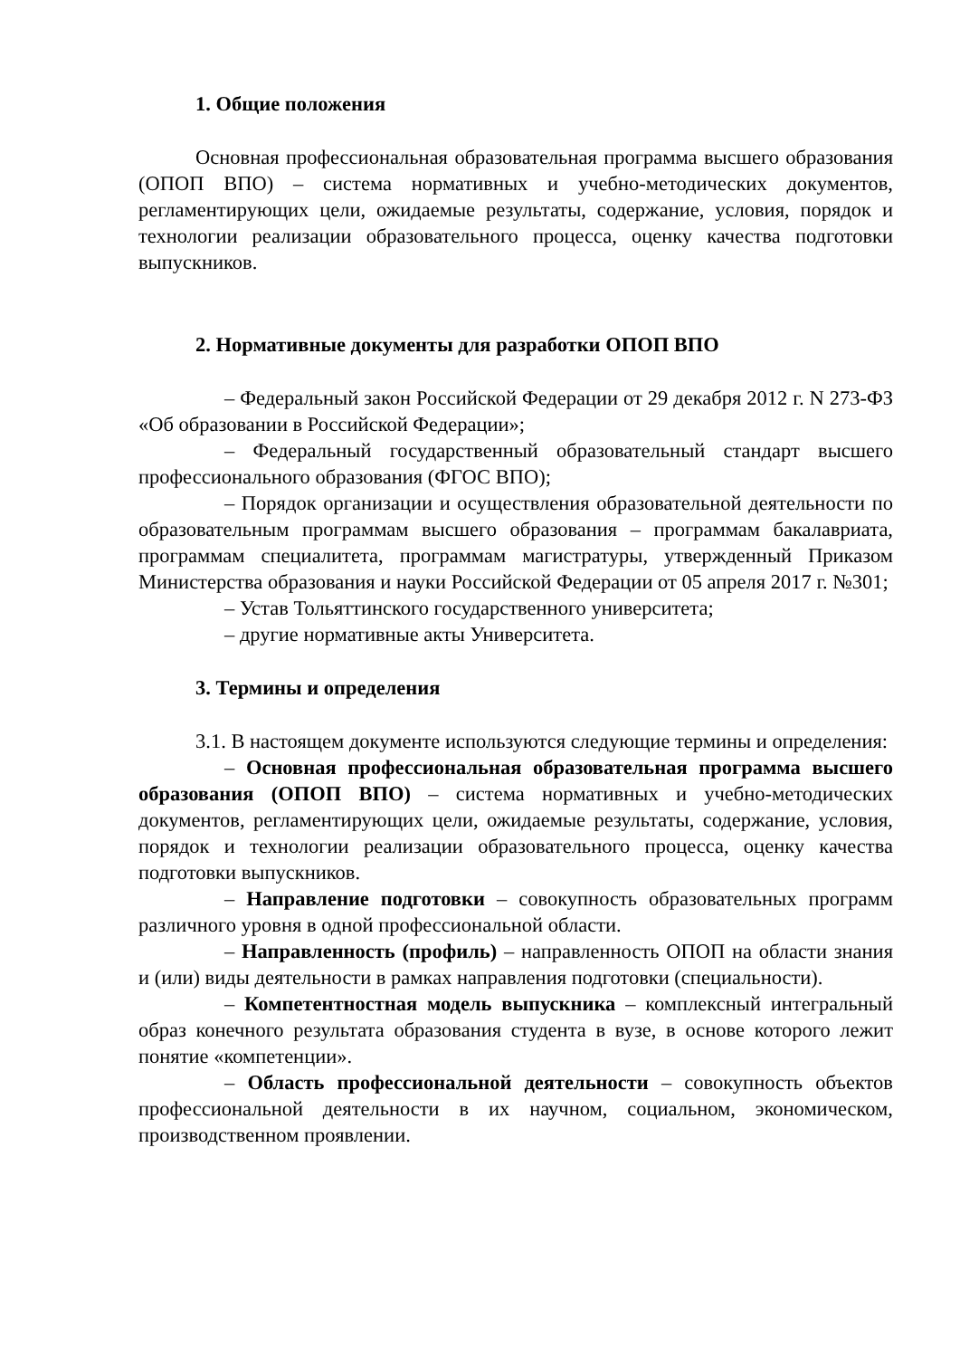1. Общие положения
Основная профессиональная образовательная программа высшего образования (ОПОП ВПО) – система нормативных и учебно-методических документов, регламентирующих цели, ожидаемые результаты, содержание, условия, порядок и технологии реализации образовательного процесса, оценку качества подготовки выпускников.
2. Нормативные документы для разработки ОПОП ВПО
– Федеральный закон Российской Федерации от 29 декабря 2012 г. N 273-ФЗ «Об образовании в Российской Федерации»;
– Федеральный государственный образовательный стандарт высшего профессионального образования (ФГОС ВПО);
– Порядок организации и осуществления образовательной деятельности по образовательным программам высшего образования – программам бакалавриата, программам специалитета, программам магистратуры, утвержденный Приказом Министерства образования и науки Российской Федерации от 05 апреля 2017 г. №301;
– Устав Тольяттинского государственного университета;
– другие нормативные акты Университета.
3. Термины и определения
3.1. В настоящем документе используются следующие термины и определения:
– Основная профессиональная образовательная программа высшего образования (ОПОП ВПО) – система нормативных и учебно-методических документов, регламентирующих цели, ожидаемые результаты, содержание, условия, порядок и технологии реализации образовательного процесса, оценку качества подготовки выпускников.
– Направление подготовки – совокупность образовательных программ различного уровня в одной профессиональной области.
– Направленность (профиль) – направленность ОПОП на области знания и (или) виды деятельности в рамках направления подготовки (специальности).
– Компетентностная модель выпускника – комплексный интегральный образ конечного результата образования студента в вузе, в основе которого лежит понятие «компетенции».
– Область профессиональной деятельности – совокупность объектов профессиональной деятельности в их научном, социальном, экономическом, производственном проявлении.